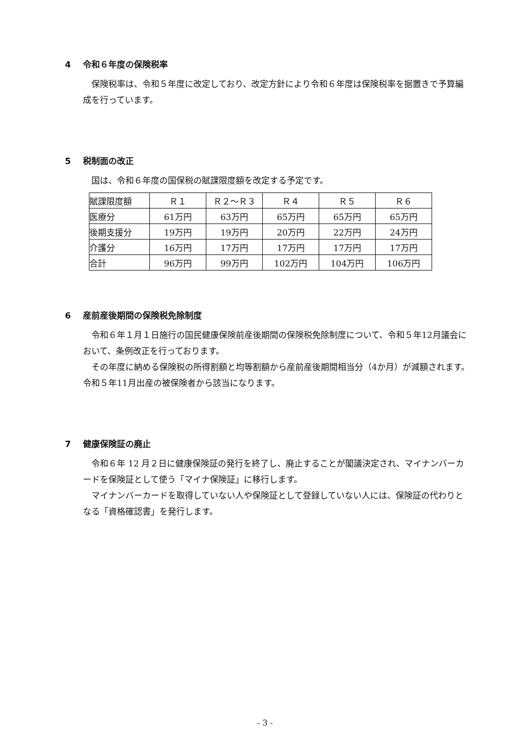4 令和６年度の保険税率
保険税率は、令和５年度に改定しており、改定方針により令和６年度は保険税率を据置きで予算編成を行っています。
5 税制面の改正
国は、令和６年度の国保税の賦課限度額を改定する予定です。
| 賦課限度額 | Ｒ１ | Ｒ２～Ｒ３ | Ｒ４ | Ｒ５ | Ｒ６ |
| 医療分 | 61万円 | 63万円 | 65万円 | 65万円 | 65万円 |
| 後期支援分 | 19万円 | 19万円 | 20万円 | 22万円 | 24万円 |
| 介護分 | 16万円 | 17万円 | 17万円 | 17万円 | 17万円 |
| 合計 | 96万円 | 99万円 | 102万円 | 104万円 | 106万円 |
6 産前産後期間の保険税免除制度
令和６年１月１日施行の国民健康保険前産後期間の保険税免除制度について、令和５年12月議会において、条例改正を行っております。
その年度に納める保険税の所得割額と均等割額から産前産後期間相当分（4か月）が減額されます。令和５年11月出産の被保険者から該当になります。
7 健康保険証の廃止
令和６年 12 月２日に健康保険証の発行を終了し、廃止することが閣議決定され、マイナンバーカードを保険証として使う「マイナ保険証」に移行します。
マイナンバーカードを取得していない人や保険証として登録していない人には、保険証の代わりとなる「資格確認書」を発行します。
- 3 -